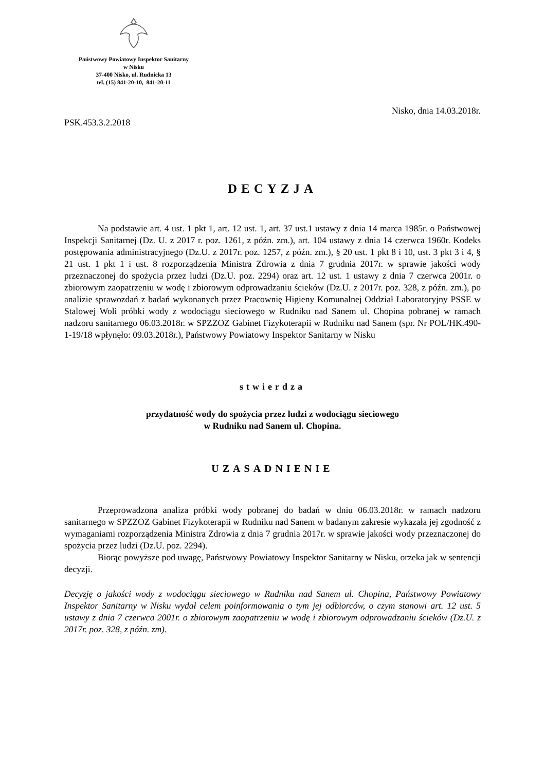Państwowy Powiatowy Inspektor Sanitarny
w Nisku
37-400 Nisko, ul. Rudnicka 13
tel. (15) 841-20-10, 841-20-11
Nisko, dnia 14.03.2018r.
PSK.453.3.2.2018
DECYZJA
Na podstawie art. 4 ust. 1 pkt 1, art. 12 ust. 1, art. 37 ust.1 ustawy z dnia 14 marca 1985r. o Państwowej Inspekcji Sanitarnej (Dz. U. z 2017 r. poz. 1261, z późn. zm.), art. 104 ustawy z dnia 14 czerwca 1960r. Kodeks postępowania administracyjnego (Dz.U. z 2017r. poz. 1257, z późn. zm.), § 20 ust. 1 pkt 8 i 10, ust. 3 pkt 3 i 4, § 21 ust. 1 pkt 1 i ust. 8 rozporządzenia Ministra Zdrowia z dnia 7 grudnia 2017r. w sprawie jakości wody przeznaczonej do spożycia przez ludzi (Dz.U. poz. 2294) oraz art. 12 ust. 1 ustawy z dnia 7 czerwca 2001r. o zbiorowym zaopatrzeniu w wodę i zbiorowym odprowadzaniu ścieków (Dz.U. z 2017r. poz. 328, z późn. zm.), po analizie sprawozdań z badań wykonanych przez Pracownię Higieny Komunalnej Oddział Laboratoryjny PSSE w Stalowej Woli próbki wody z wodociągu sieciowego w Rudniku nad Sanem ul. Chopina pobranej w ramach nadzoru sanitarnego 06.03.2018r. w SPZZOZ Gabinet Fizykoterapii w Rudniku nad Sanem (spr. Nr POL/HK.490-1-19/18 wpłynęło: 09.03.2018r.), Państwowy Powiatowy Inspektor Sanitarny w Nisku
stwierdza
przydatność wody do spożycia przez ludzi z wodociągu sieciowego
w Rudniku nad Sanem ul. Chopina.
UZASADNIENIE
Przeprowadzona analiza próbki wody pobranej do badań w dniu 06.03.2018r. w ramach nadzoru sanitarnego w SPZZOZ Gabinet Fizykoterapii w Rudniku nad Sanem w badanym zakresie wykazała jej zgodność z wymaganiami rozporządzenia Ministra Zdrowia z dnia 7 grudnia 2017r. w sprawie jakości wody przeznaczonej do spożycia przez ludzi (Dz.U. poz. 2294).
Biorąc powyższe pod uwagę, Państwowy Powiatowy Inspektor Sanitarny w Nisku, orzeka jak w sentencji decyzji.
Decyzję o jakości wody z wodociągu sieciowego w Rudniku nad Sanem ul. Chopina, Państwowy Powiatowy Inspektor Sanitarny w Nisku wydał celem poinformowania o tym jej odbiorców, o czym stanowi art. 12 ust. 5 ustawy z dnia 7 czerwca 2001r. o zbiorowym zaopatrzeniu w wodę i zbiorowym odprowadzaniu ścieków (Dz.U. z 2017r. poz. 328, z późn. zm).